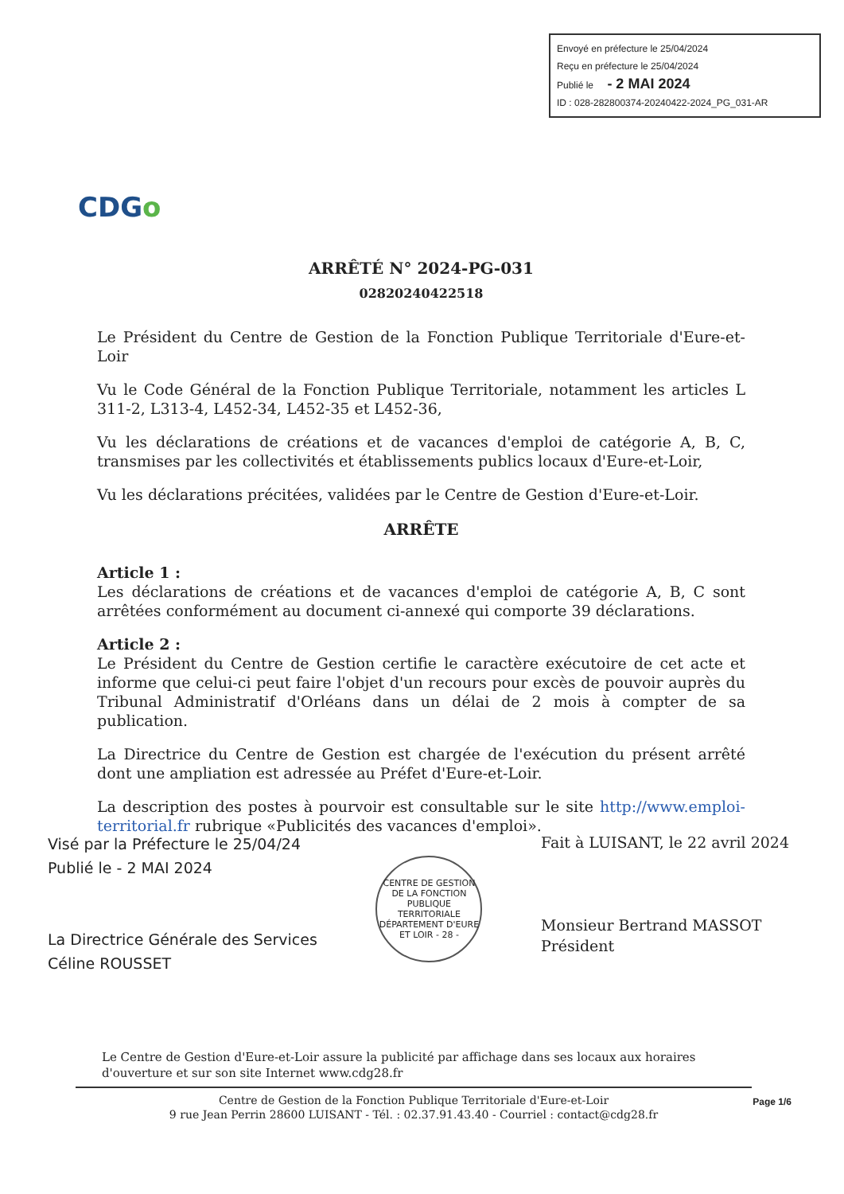Envoyé en préfecture le 25/04/2024
Reçu en préfecture le 25/04/2024
Publié le - 2 MAI 2024
ID : 028-282800374-20240422-2024_PG_031-AR
CDGo
ARRÊTÉ N° 2024-PG-031
02820240422518
Le Président du Centre de Gestion de la Fonction Publique Territoriale d'Eure-et-Loir
Vu le Code Général de la Fonction Publique Territoriale, notamment les articles L 311-2, L313-4, L452-34, L452-35 et L452-36,
Vu les déclarations de créations et de vacances d'emploi de catégorie A, B, C, transmises par les collectivités et établissements publics locaux d'Eure-et-Loir,
Vu les déclarations précitées, validées par le Centre de Gestion d'Eure-et-Loir.
ARRÊTE
Article 1 :
Les déclarations de créations et de vacances d'emploi de catégorie A, B, C sont arrêtées conformément au document ci-annexé qui comporte 39 déclarations.
Article 2 :
Le Président du Centre de Gestion certifie le caractère exécutoire de cet acte et informe que celui-ci peut faire l'objet d'un recours pour excès de pouvoir auprès du Tribunal Administratif d'Orléans dans un délai de 2 mois à compter de sa publication.
La Directrice du Centre de Gestion est chargée de l'exécution du présent arrêté dont une ampliation est adressée au Préfet d'Eure-et-Loir.
La description des postes à pourvoir est consultable sur le site http://www.emploi-territorial.fr rubrique «Publicités des vacances d'emploi».
Visé par la Préfecture le 25/04/24
Publié le - 2 MAI 2024
La Directrice Générale des Services
Céline ROUSSET
CENTRE DE GESTION DE LA FONCTION PUBLIQUE TERRITORIALE
DÉPARTEMENT D'EURE ET LOIR - 28 -
Fait à LUISANT, le 22 avril 2024
Monsieur Bertrand MASSOT
Président
Le Centre de Gestion d'Eure-et-Loir assure la publicité par affichage dans ses locaux aux horaires d'ouverture et sur son site Internet www.cdg28.fr
Centre de Gestion de la Fonction Publique Territoriale d'Eure-et-Loir
9 rue Jean Perrin 28600 LUISANT - Tél. : 02.37.91.43.40 - Courriel : contact@cdg28.fr
Page 1/6